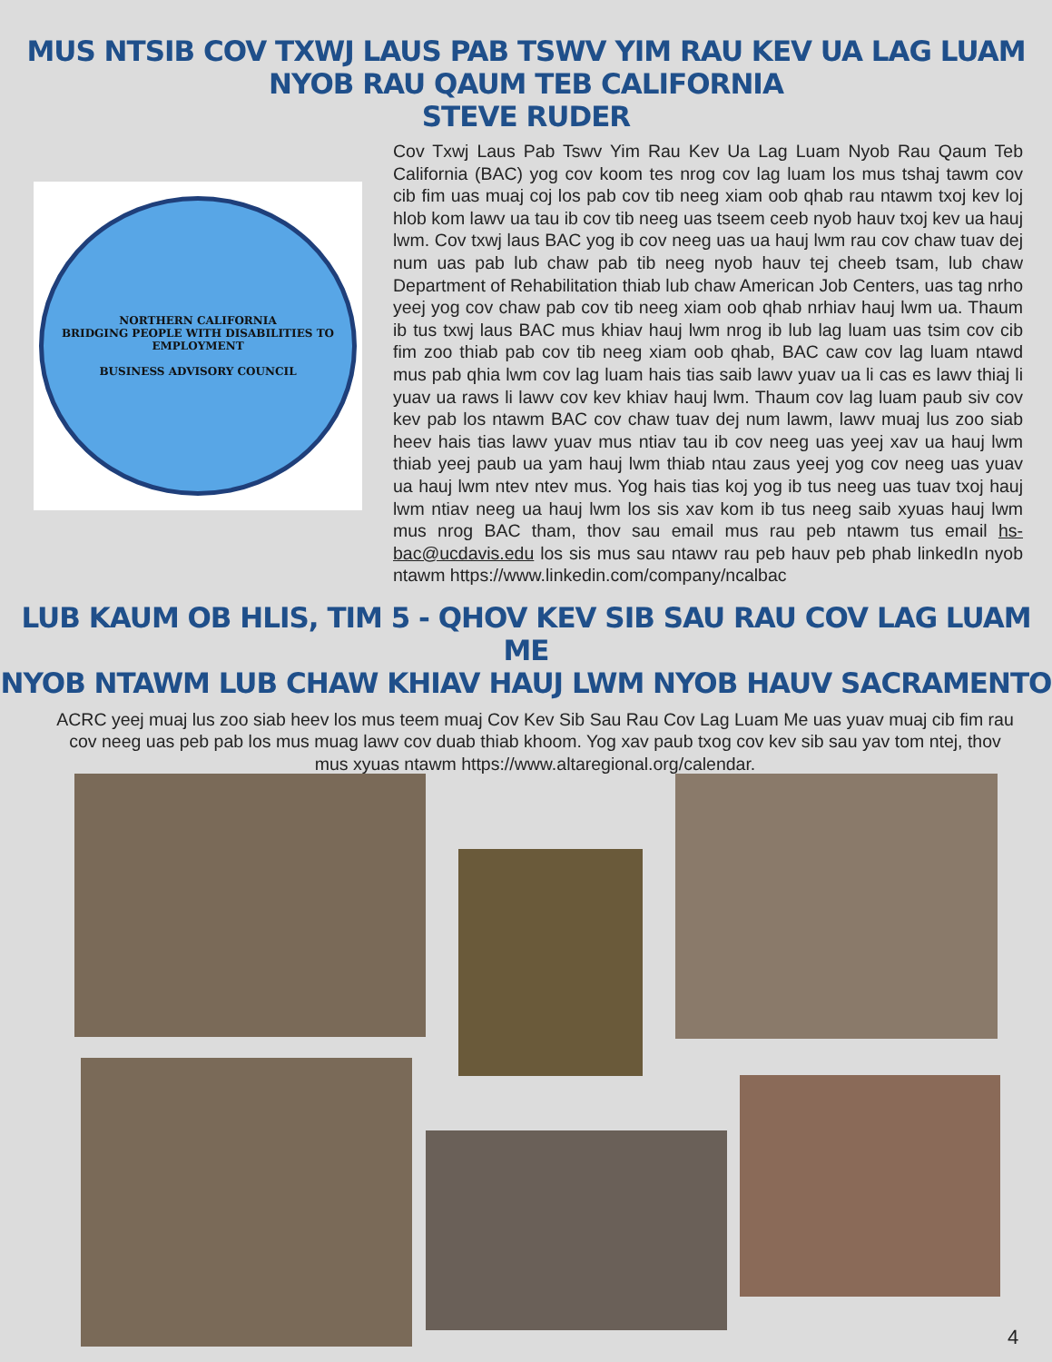MUS NTSIB COV TXWJ LAUS PAB TSWV YIM RAU KEV UA LAG LUAM
NYOB RAU QAUM TEB CALIFORNIA
STEVE RUDER
NORTHERN CALIFORNIA
BRIDGING PEOPLE WITH DISABILITIES TO EMPLOYMENT
BUSINESS ADVISORY COUNCIL
Cov Txwj Laus Pab Tswv Yim Rau Kev Ua Lag Luam Nyob Rau Qaum Teb California (BAC) yog cov koom tes nrog cov lag luam los mus tshaj tawm cov cib fim uas muaj coj los pab cov tib neeg xiam oob qhab rau ntawm txoj kev loj hlob kom lawv ua tau ib cov tib neeg uas tseem ceeb nyob hauv txoj kev ua hauj lwm. Cov txwj laus BAC yog ib cov neeg uas ua hauj lwm rau cov chaw tuav dej num uas pab lub chaw pab tib neeg nyob hauv tej cheeb tsam, lub chaw Department of Rehabilitation thiab lub chaw American Job Centers, uas tag nrho yeej yog cov chaw pab cov tib neeg xiam oob qhab nrhiav hauj lwm ua. Thaum ib tus txwj laus BAC mus khiav hauj lwm nrog ib lub lag luam uas tsim cov cib fim zoo thiab pab cov tib neeg xiam oob qhab, BAC caw cov lag luam ntawd mus pab qhia lwm cov lag luam hais tias saib lawv yuav ua li cas es lawv thiaj li yuav ua raws li lawv cov kev khiav hauj lwm. Thaum cov lag luam paub siv cov kev pab los ntawm BAC cov chaw tuav dej num lawm, lawv muaj lus zoo siab heev hais tias lawv yuav mus ntiav tau ib cov neeg uas yeej xav ua hauj lwm thiab yeej paub ua yam hauj lwm thiab ntau zaus yeej yog cov neeg uas yuav ua hauj lwm ntev ntev mus. Yog hais tias koj yog ib tus neeg uas tuav txoj hauj lwm ntiav neeg ua hauj lwm los sis xav kom ib tus neeg saib xyuas hauj lwm mus nrog BAC tham, thov sau email mus rau peb ntawm tus email hs-bac@ucdavis.edu los sis mus sau ntawv rau peb hauv peb phab linkedIn nyob ntawm https://www.linkedin.com/company/ncalbac
LUB KAUM OB HLIS, TIM 5 - QHOV KEV SIB SAU RAU COV LAG LUAM ME
NYOB NTAWM LUB CHAW KHIAV HAUJ LWM NYOB HAUV SACRAMENTO
ACRC yeej muaj lus zoo siab heev los mus teem muaj Cov Kev Sib Sau Rau Cov Lag Luam Me uas yuav muaj cib fim rau cov neeg uas peb pab los mus muag lawv cov duab thiab khoom. Yog xav paub txog cov kev sib sau yav tom ntej, thov mus xyuas ntawm https://www.altaregional.org/calendar.
4